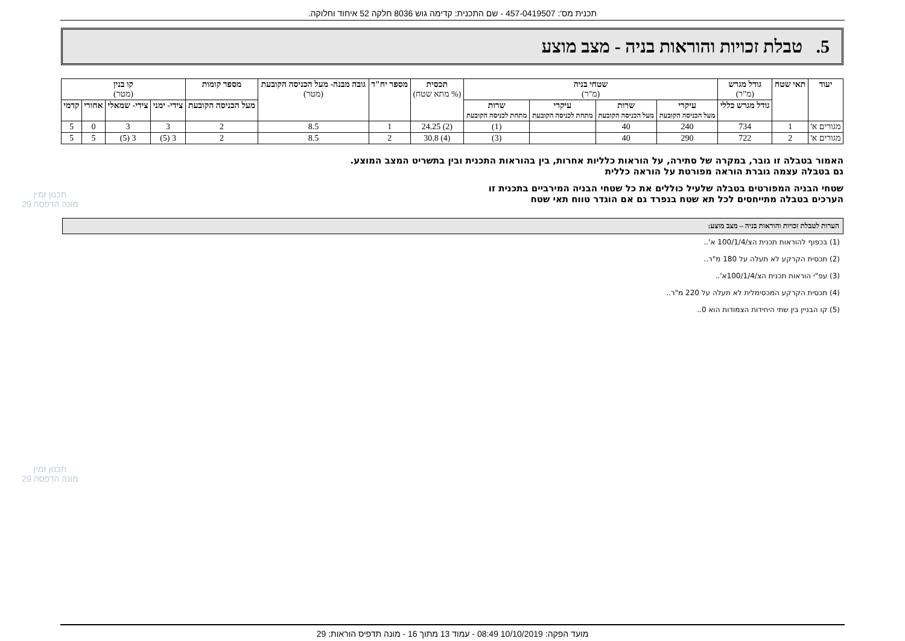תכנית מס': 457-0419507 - שם התכנית: קדימה גוש 8036 חלקה 52 איחוד וחלוקה.
5. טבלת זכויות והוראות בניה - מצב מוצע
| יעוד | תאי שטח | גודל מגרש (מ"ר) | שטחי בניה (מ"ר) | | | | תכסית (% מתא שטח) | מספר יח"ד | גובה מבנה- מעל הכניסה הקובעת (מטר) | מספר קומות | קו בנין (מטר) | | | |
| --- | --- | --- | --- | --- | --- | --- | --- | --- | --- | --- | --- | --- | --- | --- |
| | | גודל מגרש כללי | עיקרי מעל הכניסה הקובעת | שרות מעל הכניסה הקובעת | עיקרי מתחת לכניסה הקובעת | שרות מתחת לכניסה הקובעת | | | | מעל הכניסה הקובעת | צידי- ימני | צידי- שמאלי | אחורי | קדמי |
| מגורים א' | 1 | 734 | 240 | 40 | | (1) | (2) 24.25 | 1 | 8.5 | 2 | 3 | 3 | 0 | 5 |
| מגורים א' | 2 | 722 | 290 | 40 | | (3) | (4) 30.8 | 2 | 8.5 | 2 | 3 (5) | 3 (5) | 5 | 5 |
האמור בטבלה זו גובר, במקרה של סתירה, על הוראות כלליות אחרות, בין בהוראות התכנית ובין בתשריט המצב המוצע.
גם בטבלה עצמה גוברת הוראה מפורטת על הוראה כללית
שטחי הבניה המפורטים בטבלה שלעיל כוללים את כל שטחי הבניה המירביים בתכנית זו
הערכים בטבלה מתייחסים לכל תא שטח בנפרד גם אם הוגדר טווח תאי שטח
הערות לטבלת זכויות והוראות בניה – מצב מוצע:
(1) בכפוף להוראות תכנית הצ/100/1/4 א'..
(2) תכסית הקרקע לא תעלה על 180 מ"ר..
(3) עפ"י הוראות תכנית הצ/100/1/4א'..
(4) תכסית הקרקע המכסימלית לא תעלה על 220 מ"ר..
(5) קו הבניין בין שתי היחידות הצמודות הוא 0..
תכנון זמין
מונה הדפסה 29
תכנון זמין
מונה הדפסה 29
מועד הפקה: 10/10/2019 08:49 - עמוד 13 מתוך 16 - מונה תדפיס הוראות: 29